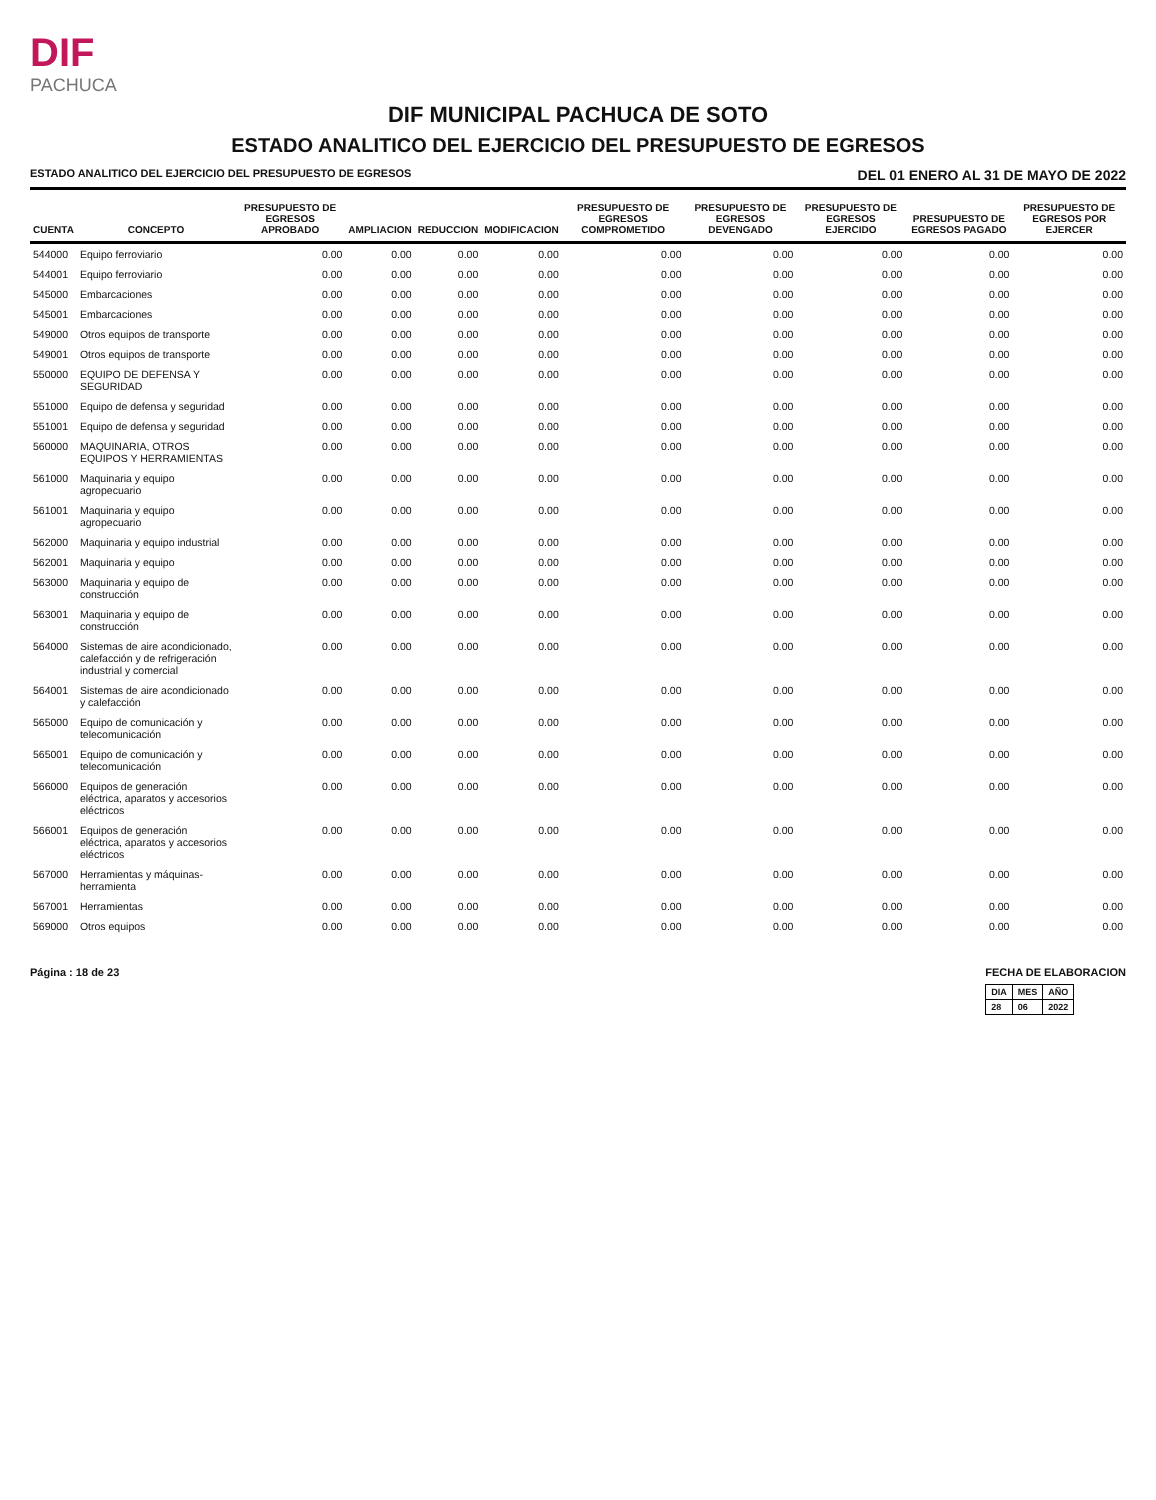DIF
PACHUCA
DIF MUNICIPAL PACHUCA DE SOTO
ESTADO ANALITICO DEL EJERCICIO DEL PRESUPUESTO DE EGRESOS
ESTADO ANALITICO DEL EJERCICIO DEL PRESUPUESTO DE EGRESOS DEL 01 ENERO AL 31 DE MAYO DE 2022
| CUENTA | CONCEPTO | PRESUPUESTO DE EGRESOS APROBADO | AMPLIACION | REDUCCION | MODIFICACION | PRESUPUESTO DE EGRESOS COMPROMETIDO | PRESUPUESTO DE EGRESOS DEVENGADO | PRESUPUESTO DE EGRESOS EJERCIDO | PRESUPUESTO DE EGRESOS PAGADO | PRESUPUESTO DE EGRESOS POR EJERCER |
| --- | --- | --- | --- | --- | --- | --- | --- | --- | --- | --- |
| 544000 | Equipo ferroviario | 0.00 | 0.00 | 0.00 | 0.00 | 0.00 | 0.00 | 0.00 | 0.00 | 0.00 |
| 544001 | Equipo ferroviario | 0.00 | 0.00 | 0.00 | 0.00 | 0.00 | 0.00 | 0.00 | 0.00 | 0.00 |
| 545000 | Embarcaciones | 0.00 | 0.00 | 0.00 | 0.00 | 0.00 | 0.00 | 0.00 | 0.00 | 0.00 |
| 545001 | Embarcaciones | 0.00 | 0.00 | 0.00 | 0.00 | 0.00 | 0.00 | 0.00 | 0.00 | 0.00 |
| 549000 | Otros equipos de transporte | 0.00 | 0.00 | 0.00 | 0.00 | 0.00 | 0.00 | 0.00 | 0.00 | 0.00 |
| 549001 | Otros equipos de transporte | 0.00 | 0.00 | 0.00 | 0.00 | 0.00 | 0.00 | 0.00 | 0.00 | 0.00 |
| 550000 | EQUIPO DE DEFENSA Y SEGURIDAD | 0.00 | 0.00 | 0.00 | 0.00 | 0.00 | 0.00 | 0.00 | 0.00 | 0.00 |
| 551000 | Equipo de defensa y seguridad | 0.00 | 0.00 | 0.00 | 0.00 | 0.00 | 0.00 | 0.00 | 0.00 | 0.00 |
| 551001 | Equipo de defensa y seguridad | 0.00 | 0.00 | 0.00 | 0.00 | 0.00 | 0.00 | 0.00 | 0.00 | 0.00 |
| 560000 | MAQUINARIA, OTROS EQUIPOS Y HERRAMIENTAS | 0.00 | 0.00 | 0.00 | 0.00 | 0.00 | 0.00 | 0.00 | 0.00 | 0.00 |
| 561000 | Maquinaria y equipo agropecuario | 0.00 | 0.00 | 0.00 | 0.00 | 0.00 | 0.00 | 0.00 | 0.00 | 0.00 |
| 561001 | Maquinaria y equipo agropecuario | 0.00 | 0.00 | 0.00 | 0.00 | 0.00 | 0.00 | 0.00 | 0.00 | 0.00 |
| 562000 | Maquinaria y equipo industrial | 0.00 | 0.00 | 0.00 | 0.00 | 0.00 | 0.00 | 0.00 | 0.00 | 0.00 |
| 562001 | Maquinaria y equipo | 0.00 | 0.00 | 0.00 | 0.00 | 0.00 | 0.00 | 0.00 | 0.00 | 0.00 |
| 563000 | Maquinaria y equipo de construcción | 0.00 | 0.00 | 0.00 | 0.00 | 0.00 | 0.00 | 0.00 | 0.00 | 0.00 |
| 563001 | Maquinaria y equipo de construcción | 0.00 | 0.00 | 0.00 | 0.00 | 0.00 | 0.00 | 0.00 | 0.00 | 0.00 |
| 564000 | Sistemas de aire acondicionado, calefacción y de refrigeración industrial y comercial | 0.00 | 0.00 | 0.00 | 0.00 | 0.00 | 0.00 | 0.00 | 0.00 | 0.00 |
| 564001 | Sistemas de aire acondicionado y calefacción | 0.00 | 0.00 | 0.00 | 0.00 | 0.00 | 0.00 | 0.00 | 0.00 | 0.00 |
| 565000 | Equipo de comunicación y telecomunicación | 0.00 | 0.00 | 0.00 | 0.00 | 0.00 | 0.00 | 0.00 | 0.00 | 0.00 |
| 565001 | Equipo de comunicación y telecomunicación | 0.00 | 0.00 | 0.00 | 0.00 | 0.00 | 0.00 | 0.00 | 0.00 | 0.00 |
| 566000 | Equipos de generación eléctrica, aparatos y accesorios eléctricos | 0.00 | 0.00 | 0.00 | 0.00 | 0.00 | 0.00 | 0.00 | 0.00 | 0.00 |
| 566001 | Equipos de generación eléctrica, aparatos y accesorios eléctricos | 0.00 | 0.00 | 0.00 | 0.00 | 0.00 | 0.00 | 0.00 | 0.00 | 0.00 |
| 567000 | Herramientas y máquinas-herramienta | 0.00 | 0.00 | 0.00 | 0.00 | 0.00 | 0.00 | 0.00 | 0.00 | 0.00 |
| 567001 | Herramientas | 0.00 | 0.00 | 0.00 | 0.00 | 0.00 | 0.00 | 0.00 | 0.00 | 0.00 |
| 569000 | Otros equipos | 0.00 | 0.00 | 0.00 | 0.00 | 0.00 | 0.00 | 0.00 | 0.00 | 0.00 |
Página : 18 de 23 FECHA DE ELABORACION
| DIA | MES | AÑO |
| 28 | 06 | 2022 |